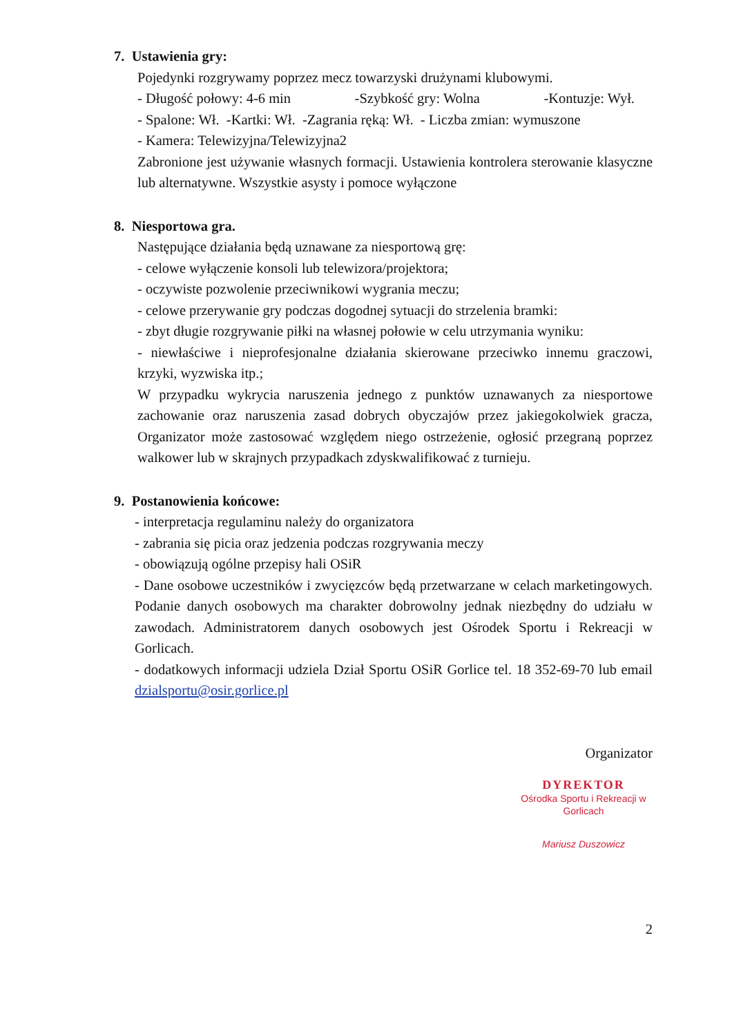7. Ustawienia gry:
Pojedynki rozgrywamy poprzez mecz towarzyski drużynami klubowymi.
- Długość połowy: 4-6 min -Szybkość gry: Wolna -Kontuzje: Wył.
- Spalone: Wł. -Kartki: Wł. -Zagrania ręką: Wł. - Liczba zmian: wymuszone
- Kamera: Telewizyjna/Telewizyjna2
Zabronione jest używanie własnych formacji. Ustawienia kontrolera sterowanie klasyczne lub alternatywne. Wszystkie asysty i pomoce wyłączone
8. Niesportowa gra.
Następujące działania będą uznawane za niesportową grę:
- celowe wyłączenie konsoli lub telewizora/projektora;
- oczywiste pozwolenie przeciwnikowi wygrania meczu;
- celowe przerywanie gry podczas dogodnej sytuacji do strzelenia bramki:
- zbyt długie rozgrywanie piłki na własnej połowie w celu utrzymania wyniku:
- niewłaściwe i nieprofesjonalne działania skierowane przeciwko innemu graczowi, krzyki, wyzwiska itp.;
W przypadku wykrycia naruszenia jednego z punktów uznawanych za niesportowe zachowanie oraz naruszenia zasad dobrych obyczajów przez jakiegokolwiek gracza, Organizator może zastosować względem niego ostrzeżenie, ogłosić przegraną poprzez walkower lub w skrajnych przypadkach zdyskwalifikować z turnieju.
9. Postanowienia końcowe:
- interpretacja regulaminu należy do organizatora
- zabrania się picia oraz jedzenia podczas rozgrywania meczy
- obowiązują ogólne przepisy hali OSiR
- Dane osobowe uczestników i zwycięzców będą przetwarzane w celach marketingowych. Podanie danych osobowych ma charakter dobrowolny jednak niezbędny do udziału w zawodach. Administratorem danych osobowych jest Ośrodek Sportu i Rekreacji w Gorlicach.
- dodatkowych informacji udziela Dział Sportu OSiR Gorlice tel. 18 352-69-70 lub email dzialsportu@osir.gorlice.pl
Organizator
DYREKTOR
Ośrodka Sportu i Rekreacji w Gorlicach
Mariusz Duszowicz
2